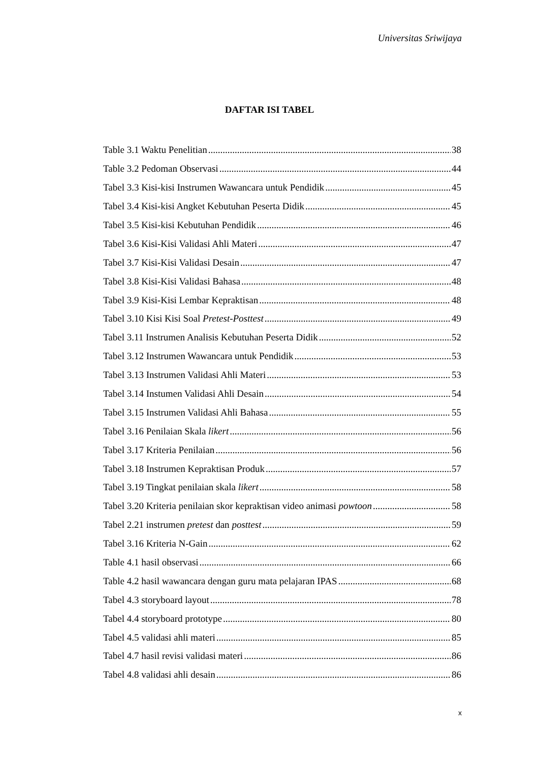Universitas Sriwijaya
DAFTAR ISI TABEL
Table 3.1 Waktu Penelitian 38
Table 3.2 Pedoman Observasi 44
Tabel 3.3 Kisi-kisi Instrumen Wawancara untuk Pendidik 45
Tabel 3.4 Kisi-kisi Angket Kebutuhan Peserta Didik 45
Tabel 3.5 Kisi-kisi Kebutuhan Pendidik 46
Tabel 3.6 Kisi-Kisi Validasi Ahli Materi 47
Tabel 3.7 Kisi-Kisi Validasi Desain 47
Tabel 3.8 Kisi-Kisi Validasi Bahasa 48
Tabel 3.9 Kisi-Kisi Lembar Kepraktisan 48
Tabel 3.10 Kisi Kisi Soal Pretest-Posttest 49
Tabel 3.11 Instrumen Analisis Kebutuhan Peserta Didik 52
Tabel 3.12 Instrumen Wawancara untuk Pendidik 53
Tabel 3.13 Instrumen Validasi Ahli Materi 53
Tabel 3.14 Instumen Validasi Ahli Desain 54
Tabel 3.15 Instrumen Validasi Ahli Bahasa 55
Tabel 3.16 Penilaian Skala likert 56
Tabel 3.17 Kriteria Penilaian 56
Tabel 3.18 Instrumen Kepraktisan Produk 57
Tabel 3.19 Tingkat penilaian skala likert 58
Tabel 3.20 Kriteria penilaian skor kepraktisan video animasi powtoon 58
Tabel 2.21 instrumen pretest dan posttest 59
Tabel 3.16 Kriteria N-Gain 62
Table 4.1 hasil observasi 66
Table 4.2 hasil wawancara dengan guru mata pelajaran IPAS 68
Tabel 4.3 storyboard layout 78
Tabel 4.4 storyboard prototype 80
Tabel 4.5 validasi ahli materi 85
Tabel 4.7 hasil revisi validasi materi 86
Tabel 4.8 validasi ahli desain 86
x